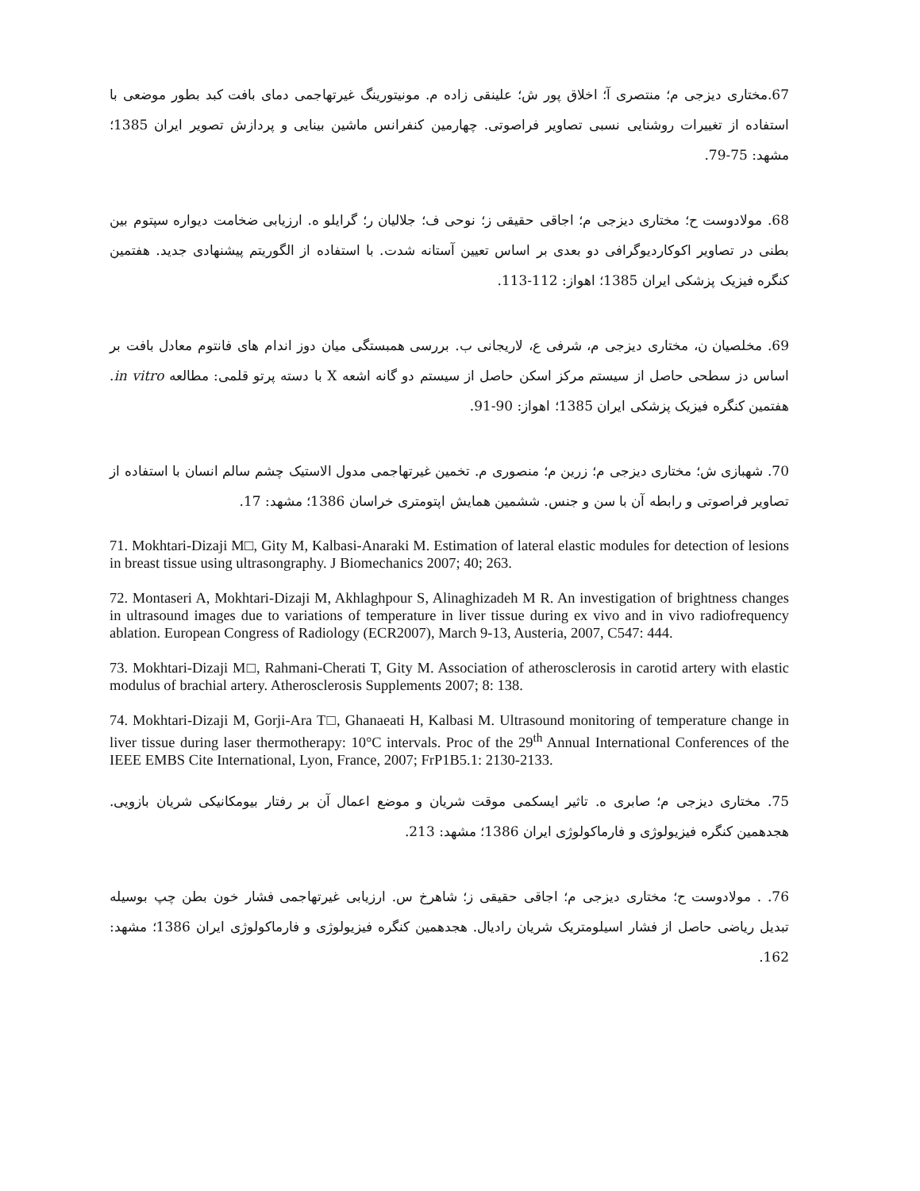67.مختاری دیزجی م؛ منتصری آ؛ اخلاق پور ش؛ علینقی زاده م. مونیتورینگ غیرتهاجمی دمای بافت کبد بطور موضعی با استفاده از تغییرات روشنایی نسبی تصاویر فراصوتی. چهارمین کنفرانس ماشین بینایی و پردازش تصویر ایران 1385؛ مشهد: 75-79.
68. مولادوست ح؛ مختاری دیزجی م؛ اجاقی حقیقی ز؛ نوحی ف؛ جلالیان ر؛ گرایلو ه. ارزیابی ضخامت دیواره سپتوم بین بطنی در تصاویر اکوکاردیوگرافی دو بعدی بر اساس تعیین آستانه شدت. با استفاده از الگوریتم پیشنهادی جدید. هفتمین کنگره فیزیک پزشکی ایران 1385؛ اهواز: 112-113.
69. مخلصیان ن، مختاری دیزجی م، شرفی ع، لاریجانی ب. بررسی همبستگی میان دوز اندام های فانتوم معادل بافت بر اساس دز سطحی حاصل از سیستم مرکز اسکن حاصل از سیستم دو گانه اشعه X با دسته پرتو قلمی: مطالعه in vitro. هفتمین کنگره فیزیک پزشکی ایران 1385؛ اهواز: 90-91.
70. شهبازی ش؛ مختاری دیزجی م؛ زرین م؛ منصوری م. تخمین غیرتهاجمی مدول الاستیک چشم سالم انسان با استفاده از تصاویر فراصوتی و رابطه آن با سن و جنس. ششمین همایش اپتومتری خراسان 1386؛ مشهد: 17.
71. Mokhtari-Dizaji M□, Gity M, Kalbasi-Anaraki M. Estimation of lateral elastic modules for detection of lesions in breast tissue using ultrasongraphy. J Biomechanics 2007; 40; 263.
72. Montaseri A, Mokhtari-Dizaji M, Akhlaghpour S, Alinaghizadeh M R. An investigation of brightness changes in ultrasound images due to variations of temperature in liver tissue during ex vivo and in vivo radiofrequency ablation. European Congress of Radiology (ECR2007), March 9-13, Austeria, 2007, C547: 444.
73. Mokhtari-Dizaji M□, Rahmani-Cherati T, Gity M. Association of atherosclerosis in carotid artery with elastic modulus of brachial artery. Atherosclerosis Supplements 2007; 8: 138.
74. Mokhtari-Dizaji M, Gorji-Ara T□, Ghanaeati H, Kalbasi M. Ultrasound monitoring of temperature change in liver tissue during laser thermotherapy: 10°C intervals. Proc of the 29<sup>th</sup> Annual International Conferences of the IEEE EMBS Cite International, Lyon, France, 2007; FrP1B5.1: 2130-2133.
75. مختاری دیزجی م؛ صابری ه. تاثیر ایسکمی موقت شریان و موضع اعمال آن بر رفتار بیومکانیکی شریان بازویی. هجدهمین کنگره فیزیولوژی و فارماکولوژی ایران 1386؛ مشهد: 213.
76. . مولادوست ح؛ مختاری دیزجی م؛ اجاقی حقیقی ز؛ شاهرخ س. ارزیابی غیرتهاجمی فشار خون بطن چپ بوسیله تبدیل ریاضی حاصل از فشار اسیلومتریک شریان رادیال. هجدهمین کنگره فیزیولوژی و فارماکولوژی ایران 1386؛ مشهد: 162.